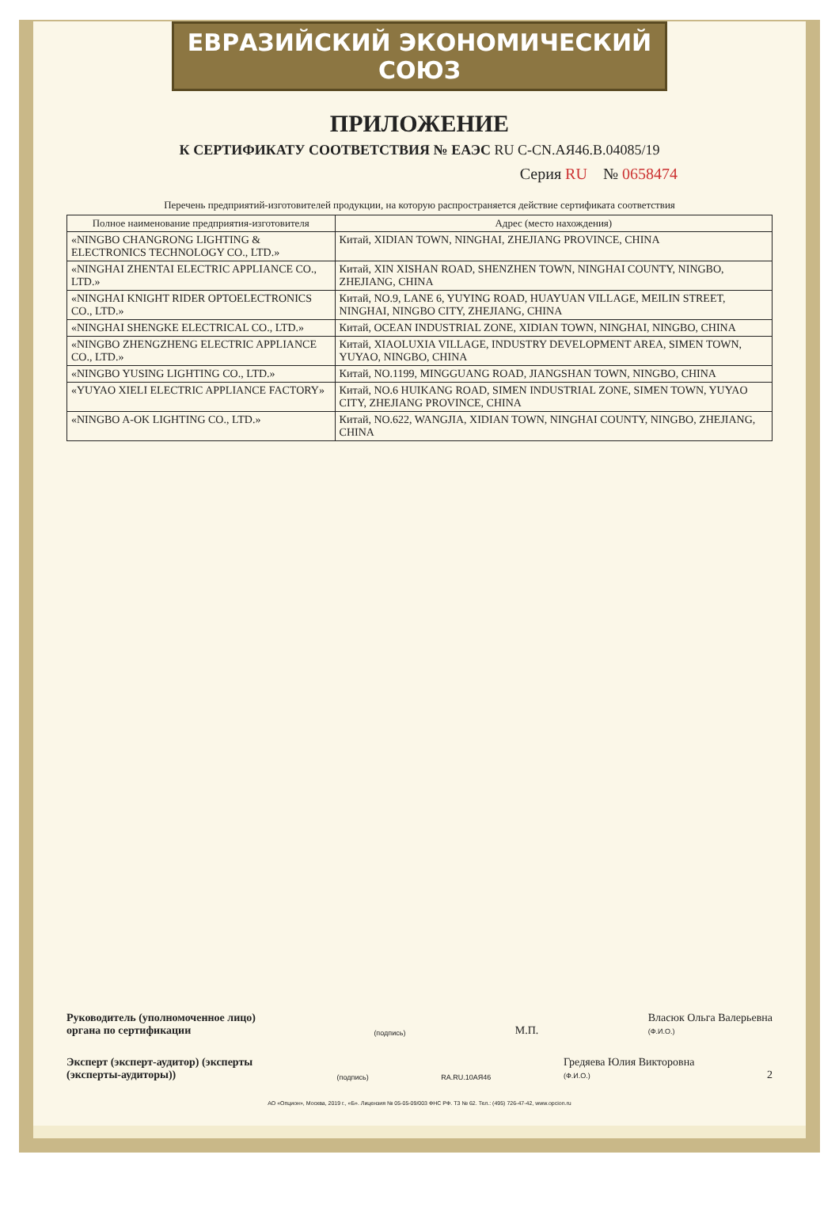ЕВРАЗИЙСКИЙ ЭКОНОМИЧЕСКИЙ СОЮЗ
ПРИЛОЖЕНИЕ
К СЕРТИФИКАТУ СООТВЕТСТВИЯ № ЕАЭС RU C-CN.АЯ46.В.04085/19
Серия RU № 0658474
Перечень предприятий-изготовителей продукции, на которую распространяется действие сертификата соответствия
| Полное наименование предприятия-изготовителя | Адрес (место нахождения) |
| --- | --- |
| «NINGBO CHANGRONG LIGHTING & ELECTRONICS TECHNOLOGY CO., LTD.» | Китай, XIDIAN TOWN, NINGHAI, ZHEJIANG PROVINCE, CHINA |
| «NINGHAI ZHENTAI ELECTRIC APPLIANCE CO., LTD.» | Китай, XIN XISHAN ROAD, SHENZHEN TOWN, NINGHAI COUNTY, NINGBO, ZHEJIANG, CHINA |
| «NINGHAI KNIGHT RIDER OPTOELECTRONICS CO., LTD.» | Китай, NO.9, LANE 6, YUYING ROAD, HUAYUAN VILLAGE, MEILIN STREET, NINGHAI, NINGBO CITY, ZHEJIANG, CHINA |
| «NINGHAI SHENGKE ELECTRICAL CO., LTD.» | Китай, OCEAN INDUSTRIAL ZONE, XIDIAN TOWN, NINGHAI, NINGBO, CHINA |
| «NINGBO ZHENGZHENG ELECTRIC APPLIANCE CO., LTD.» | Китай, XIAOLUXIA VILLAGE, INDUSTRY DEVELOPMENT AREA, SIMEN TOWN, YUYAO, NINGBO, CHINA |
| «NINGBO YUSING LIGHTING CO., LTD.» | Китай, NO.1199, MINGGUANG ROAD, JIANGSHAN TOWN, NINGBO, CHINA |
| «YUYAO XIELI ELECTRIC APPLIANCE FACTORY» | Китай, NO.6 HUIKANG ROAD, SIMEN INDUSTRIAL ZONE, SIMEN TOWN, YUYAO CITY, ZHEJIANG PROVINCE, CHINA |
| «NINGBO A-OK LIGHTING CO., LTD.» | Китай, NO.622, WANGJIA, XIDIAN TOWN, NINGHAI COUNTY, NINGBO, ZHEJIANG, CHINA |
Руководитель (уполномоченное лицо) органа по сертификации (подпись) М.П. Власюк Ольга Валерьевна
(Ф.И.О.)
Эксперт (эксперт-аудитор) (эксперты (эксперты-аудиторы)) (подпись) RA.RU.10АЯ46 Гредяева Юлия Викторовна
(Ф.И.О.) 2
АО «Опцион», Москва, 2019 г., «Б». Лицензия № 05-05-09/003 ФНС РФ. ТЗ № 62. Тел.: (495) 726-47-42, www.opcion.ru